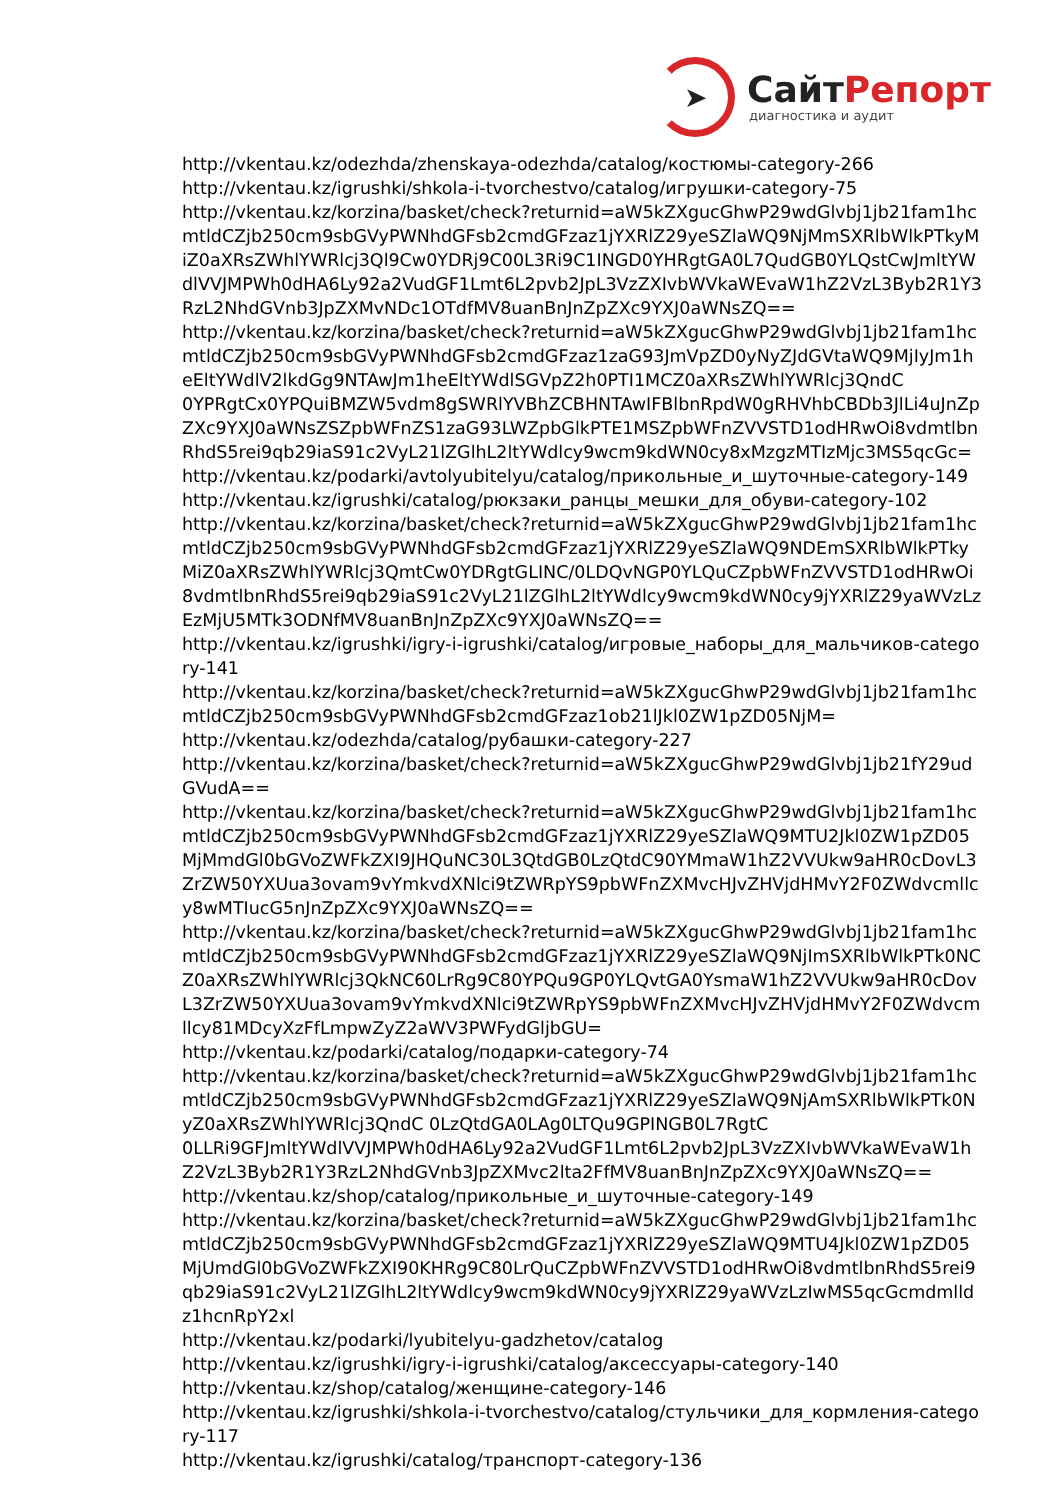➤
СайтРепорт
диагностика и аудит
http://vkentau.kz/odezhda/zhenskaya-odezhda/catalog/костюмы-category-266
http://vkentau.kz/igrushki/shkola-i-tvorchestvo/catalog/игрушки-category-75
http://vkentau.kz/korzina/basket/check?returnid=aW5kZXgucGhwP29wdGlvbj1jb21fam1hcmtldCZjb250cm9sbGVyPWNhdGFsb2cmdGFzaz1jYXRlZ29yeSZlaWQ9NjMmSXRlbWlkPTkyMiZ0aXRsZWhlYWRlcj3Ql9Cw0YDRj9C00L3Ri9C1INGD0YHRgtGA0L7QudGB0YLQstCwJmltYWdlVVJMPWh0dHA6Ly92a2VudGF1Lmt6L2pvb2JpL3VzZXIvbWVkaWEvaW1hZ2VzL3Byb2R1Y3RzL2NhdGVnb3JpZXMvNDc1OTdfMV8uanBnJnZpZXc9YXJ0aWNsZQ==
http://vkentau.kz/korzina/basket/check?returnid=aW5kZXgucGhwP29wdGlvbj1jb21fam1hcmtldCZjb250cm9sbGVyPWNhdGFsb2cmdGFzaz1zaG93JmVpZD0yNyZJdGVtaWQ9MjIyJm1heEltYWdlV2lkdGg9NTAwJm1heEltYWdlSGVpZ2h0PTI1MCZ0aXRsZWhlYWRlcj3QndC
0YPRgtCx0YPQuiBMZW5vdm8gSWRlYVBhZCBHNTAwIFBlbnRpdW0gRHVhbCBDb3JlLi4uJnZpZXc9YXJ0aWNsZSZpbWFnZS1zaG93LWZpbGlkPTE1MSZpbWFnZVVSTD1odHRwOi8vdmtlbnRhdS5rei9qb29iaS91c2VyL21lZGlhL2ltYWdlcy9wcm9kdWN0cy8xMzgzMTIzMjc3MS5qcGc=
http://vkentau.kz/podarki/avtolyubitelyu/catalog/прикольные_и_шуточные-category-149
http://vkentau.kz/igrushki/catalog/рюкзаки_ранцы_мешки_для_обуви-category-102
http://vkentau.kz/korzina/basket/check?returnid=aW5kZXgucGhwP29wdGlvbj1jb21fam1hcmtldCZjb250cm9sbGVyPWNhdGFsb2cmdGFzaz1jYXRlZ29yeSZlaWQ9NDEmSXRlbWlkPTkyMiZ0aXRsZWhlYWRlcj3QmtCw0YDRgtGLINC/0LDQvNGP0YLQuCZpbWFnZVVSTD1odHRwOi8vdmtlbnRhdS5rei9qb29iaS91c2VyL21lZGlhL2ltYWdlcy9wcm9kdWN0cy9jYXRlZ29yaWVzLzEzMjU5MTk3ODNfMV8uanBnJnZpZXc9YXJ0aWNsZQ==
http://vkentau.kz/igrushki/igry-i-igrushki/catalog/игровые_наборы_для_мальчиков-category-141
http://vkentau.kz/korzina/basket/check?returnid=aW5kZXgucGhwP29wdGlvbj1jb21fam1hcmtldCZjb250cm9sbGVyPWNhdGFsb2cmdGFzaz1ob21lJkl0ZW1pZD05NjM=
http://vkentau.kz/odezhda/catalog/рубашки-category-227
http://vkentau.kz/korzina/basket/check?returnid=aW5kZXgucGhwP29wdGlvbj1jb21fY29udGVudA==
http://vkentau.kz/korzina/basket/check?returnid=aW5kZXgucGhwP29wdGlvbj1jb21fam1hcmtldCZjb250cm9sbGVyPWNhdGFsb2cmdGFzaz1jYXRlZ29yeSZlaWQ9MTU2Jkl0ZW1pZD05MjMmdGl0bGVoZWFkZXI9JHQuNC30L3QtdGB0LzQtdC90YMmaW1hZ2VVUkw9aHR0cDovL3ZrZW50YXUua3ovam9vYmkvdXNlci9tZWRpYS9pbWFnZXMvcHJvZHVjdHMvY2F0ZWdvcmllcy8wMTIucG5nJnZpZXc9YXJ0aWNsZQ==
http://vkentau.kz/korzina/basket/check?returnid=aW5kZXgucGhwP29wdGlvbj1jb21fam1hcmtldCZjb250cm9sbGVyPWNhdGFsb2cmdGFzaz1jYXRlZ29yeSZlaWQ9NjImSXRlbWlkPTk0NCZ0aXRsZWhlYWRlcj3QkNC60LrRg9C80YPQu9GP0YLQvtGA0YsmaW1hZ2VVUkw9aHR0cDovL3ZrZW50YXUua3ovam9vYmkvdXNlci9tZWRpYS9pbWFnZXMvcHJvZHVjdHMvY2F0ZWdvcmllcy81MDcyXzFfLmpwZyZ2aWV3PWFydGljbGU=
http://vkentau.kz/podarki/catalog/подарки-category-74
http://vkentau.kz/korzina/basket/check?returnid=aW5kZXgucGhwP29wdGlvbj1jb21fam1hcmtldCZjb250cm9sbGVyPWNhdGFsb2cmdGFzaz1jYXRlZ29yeSZlaWQ9NjAmSXRlbWlkPTk0NyZ0aXRsZWhlYWRlcj3QndC 0LzQtdGA0LAg0LTQu9GPINGB0L7RgtC
0LLRi9GFJmltYWdlVVJMPWh0dHA6Ly92a2VudGF1Lmt6L2pvb2JpL3VzZXIvbWVkaWEvaW1hZ2VzL3Byb2R1Y3RzL2NhdGVnb3JpZXMvc2lta2FfMV8uanBnJnZpZXc9YXJ0aWNsZQ==
http://vkentau.kz/shop/catalog/прикольные_и_шуточные-category-149
http://vkentau.kz/korzina/basket/check?returnid=aW5kZXgucGhwP29wdGlvbj1jb21fam1hcmtldCZjb250cm9sbGVyPWNhdGFsb2cmdGFzaz1jYXRlZ29yeSZlaWQ9MTU4Jkl0ZW1pZD05MjUmdGl0bGVoZWFkZXI90KHRg9C80LrQuCZpbWFnZVVSTD1odHRwOi8vdmtlbnRhdS5rei9qb29iaS91c2VyL21lZGlhL2ltYWdlcy9wcm9kdWN0cy9jYXRlZ29yaWVzLzIwMS5qcGcmdmlldz1hcnRpY2xl
http://vkentau.kz/podarki/lyubitelyu-gadzhetov/catalog
http://vkentau.kz/igrushki/igry-i-igrushki/catalog/аксессуары-category-140
http://vkentau.kz/shop/catalog/женщине-category-146
http://vkentau.kz/igrushki/shkola-i-tvorchestvo/catalog/стульчики_для_кормления-category-117
http://vkentau.kz/igrushki/catalog/транспорт-category-136